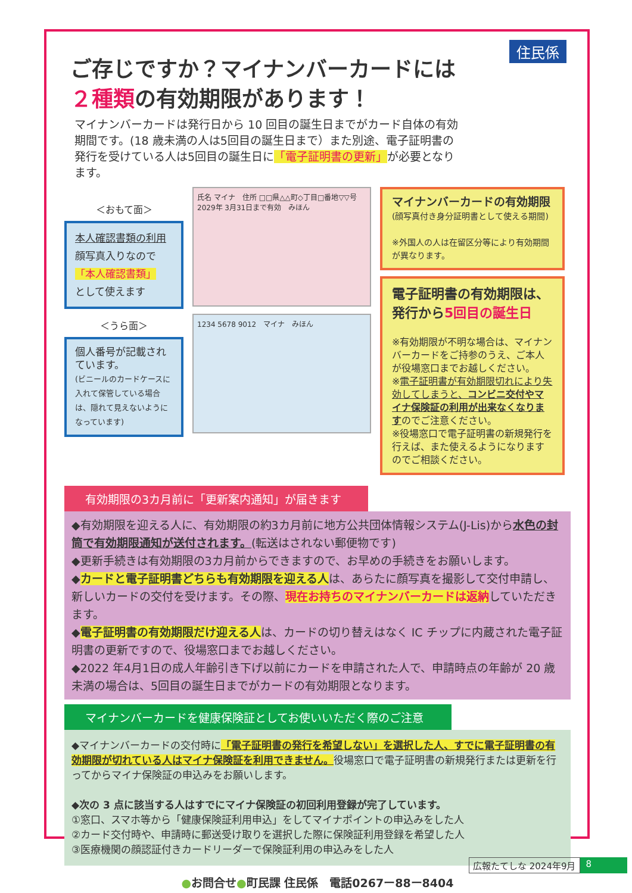住民係
ご存じですか？マイナンバーカードには
２種類の有効期限があります！
マイナンバーカードは発行日から 10 回目の誕生日までがカード自体の有効期間です。(18 歳未満の人は5回目の誕生日まで）また別途、電子証明書の発行を受けている人は5回目の誕生日に「電子証明書の更新」が必要となります。
＜おもて面＞
本人確認書類の利用
顔写真入りなので
「本人確認書類」
として使えます
＜うら面＞
個人番号が記載されています。
(ビニールのカードケースに入れて保管している場合は、隠れて見えないようになっています)
氏名 マイナ　住所 □□県△△町◇丁目□番地▽▽号　2029年 3月31日まで有効　みほん
1234 5678 9012　マイナ　みほん
マイナンバーカードの有効期限
(顔写真付き身分証明書として使える期間)
※外国人の人は在留区分等により有効期間が異なります。
電子証明書の有効期限は、
発行から5回目の誕生日
※有効期限が不明な場合は、マイナンバーカードをご持参のうえ、ご本人が役場窓口までお越しください。
※電子証明書が有効期限切れにより失効してしまうと、コンビニ交付やマイナ保険証の利用が出来なくなりますのでご注意ください。
※役場窓口で電子証明書の新規発行を行えば、また使えるようになりますのでご相談ください。
有効期限の3カ月前に「更新案内通知」が届きます
◆有効期限を迎える人に、有効期限の約3カ月前に地方公共団体情報システム(J-Lis)から水色の封筒で有効期限通知が送付されます。(転送はされない郵便物です)
◆更新手続きは有効期限の3カ月前からできますので、お早めの手続きをお願いします。
◆カードと電子証明書どちらも有効期限を迎える人は、あらたに顔写真を撮影して交付申請し、新しいカードの交付を受けます。その際、現在お持ちのマイナンバーカードは返納していただきます。
◆電子証明書の有効期限だけ迎える人は、カードの切り替えはなく IC チップに内蔵された電子証明書の更新ですので、役場窓口までお越しください。
◆2022 年4月1日の成人年齢引き下げ以前にカードを申請された人で、申請時点の年齢が 20 歳未満の場合は、5回目の誕生日までがカードの有効期限となります。
マイナンバーカードを健康保険証としてお使いいただく際のご注意
◆マイナンバーカードの交付時に「電子証明書の発行を希望しない」を選択した人、すでに電子証明書の有効期限が切れている人はマイナ保険証を利用できません。役場窓口で電子証明書の新規発行または更新を行ってからマイナ保険証の申込みをお願いします。
◆次の 3 点に該当する人はすでにマイナ保険証の初回利用登録が完了しています。
①窓口、スマホ等から「健康保険証利用申込」をしてマイナポイントの申込みをした人
②カード交付時や、申請時に郵送受け取りを選択した際に保険証利用登録を希望した人
③医療機関の顔認証付きカードリーダーで保険証利用の申込みをした人
●お問合せ●町民課 住民係　電話0267ー88ー8404
広報たてしな 2024年9月 8